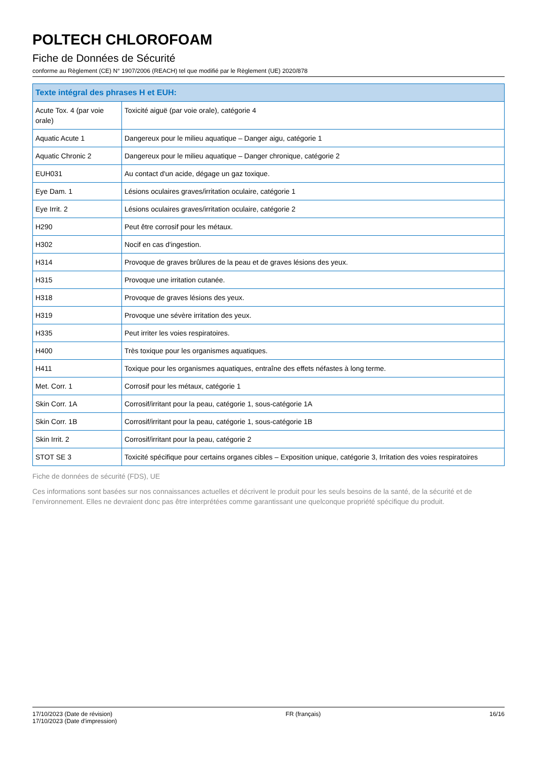POLTECH CHLOROFOAM
Fiche de Données de Sécurité
conforme au Règlement (CE) N° 1907/2006 (REACH) tel que modifié par le Règlement (UE) 2020/878
| Texte intégral des phrases H et EUH: | |
| --- | --- |
| Acute Tox. 4 (par voie orale) | Toxicité aiguë (par voie orale), catégorie 4 |
| Aquatic Acute 1 | Dangereux pour le milieu aquatique – Danger aigu, catégorie 1 |
| Aquatic Chronic 2 | Dangereux pour le milieu aquatique – Danger chronique, catégorie 2 |
| EUH031 | Au contact d'un acide, dégage un gaz toxique. |
| Eye Dam. 1 | Lésions oculaires graves/irritation oculaire, catégorie 1 |
| Eye Irrit. 2 | Lésions oculaires graves/irritation oculaire, catégorie 2 |
| H290 | Peut être corrosif pour les métaux. |
| H302 | Nocif en cas d'ingestion. |
| H314 | Provoque de graves brûlures de la peau et de graves lésions des yeux. |
| H315 | Provoque une irritation cutanée. |
| H318 | Provoque de graves lésions des yeux. |
| H319 | Provoque une sévère irritation des yeux. |
| H335 | Peut irriter les voies respiratoires. |
| H400 | Très toxique pour les organismes aquatiques. |
| H411 | Toxique pour les organismes aquatiques, entraîne des effets néfastes à long terme. |
| Met. Corr. 1 | Corrosif pour les métaux, catégorie 1 |
| Skin Corr. 1A | Corrosif/irritant pour la peau, catégorie 1, sous-catégorie 1A |
| Skin Corr. 1B | Corrosif/irritant pour la peau, catégorie 1, sous-catégorie 1B |
| Skin Irrit. 2 | Corrosif/irritant pour la peau, catégorie 2 |
| STOT SE 3 | Toxicité spécifique pour certains organes cibles – Exposition unique, catégorie 3, Irritation des voies respiratoires |
Fiche de données de sécurité (FDS), UE
Ces informations sont basées sur nos connaissances actuelles et décrivent le produit pour les seuls besoins de la santé, de la sécurité et de l’environnement. Elles ne devraient donc pas être interprétées comme garantissant une quelconque propriété spécifique du produit.
17/10/2023 (Date de révision)
17/10/2023 (Date d'impression)
FR (français) 16/16